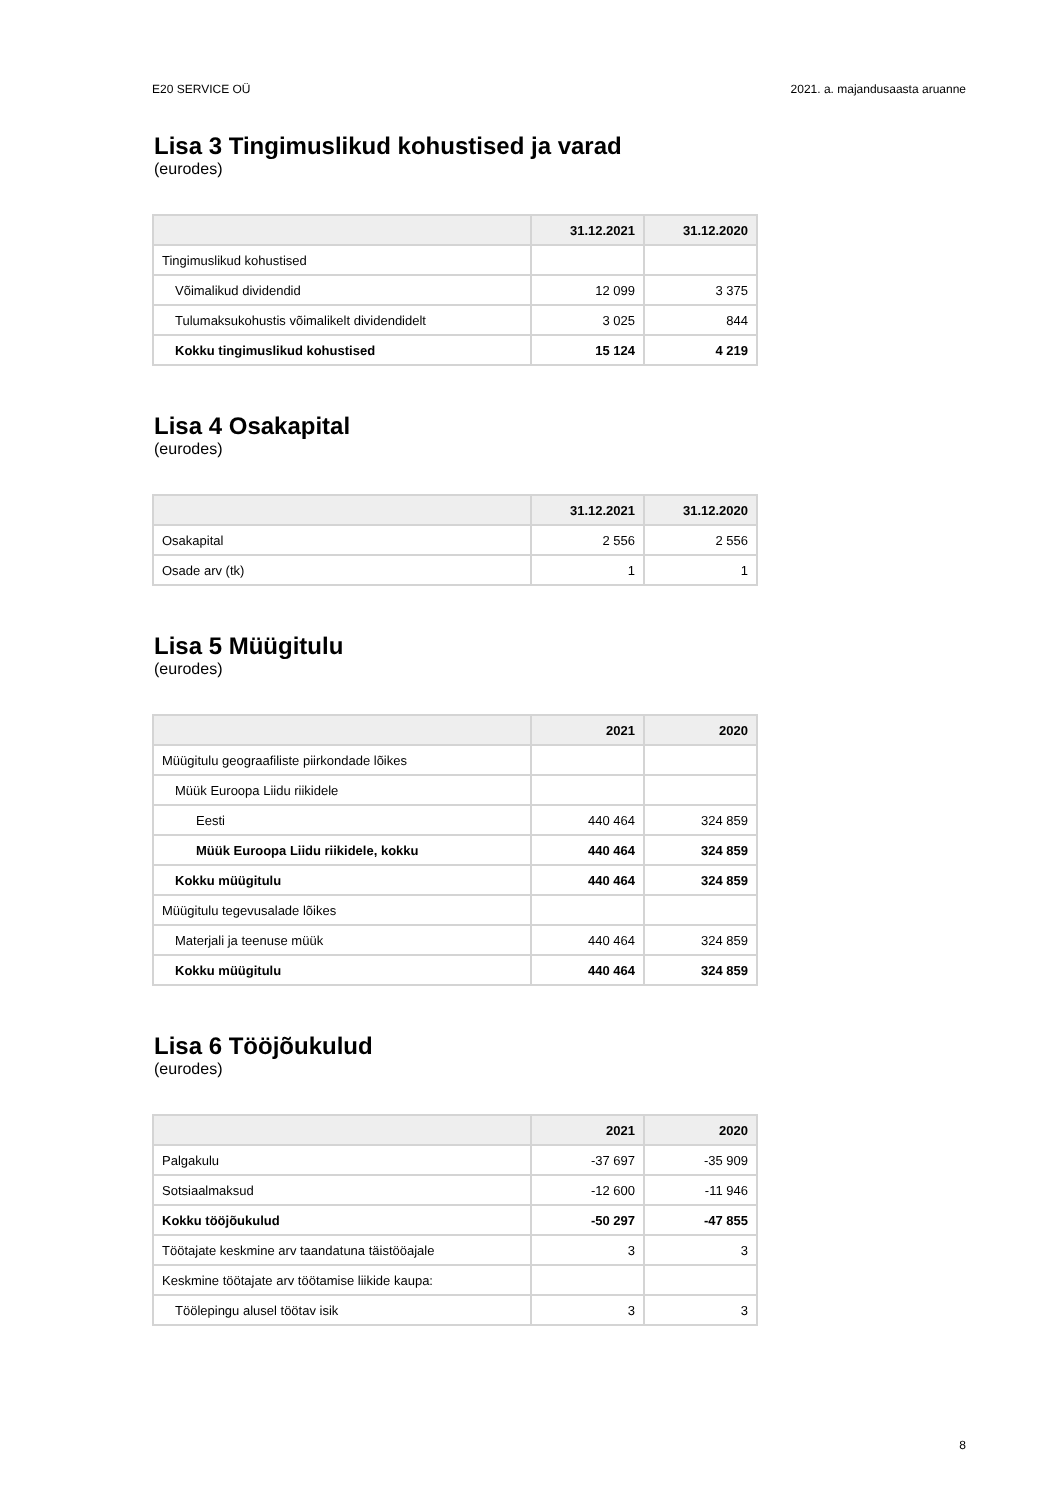E20 SERVICE OÜ 2021. a. majandusaasta aruanne
Lisa 3 Tingimuslikud kohustised ja varad
(eurodes)
| | 31.12.2021 | 31.12.2020 |
| --- | --- | --- |
| Tingimuslikud kohustised | | |
| Võimalikud dividendid | 12 099 | 3 375 |
| Tulumaksukohustis võimalikelt dividendidelt | 3 025 | 844 |
| Kokku tingimuslikud kohustised | 15 124 | 4 219 |
Lisa 4 Osakapital
(eurodes)
| | 31.12.2021 | 31.12.2020 |
| --- | --- | --- |
| Osakapital | 2 556 | 2 556 |
| Osade arv (tk) | 1 | 1 |
Lisa 5 Müügitulu
(eurodes)
| | 2021 | 2020 |
| --- | --- | --- |
| Müügitulu geograafiliste piirkondade lõikes | | |
| Müük Euroopa Liidu riikidele | | |
| Eesti | 440 464 | 324 859 |
| Müük Euroopa Liidu riikidele, kokku | 440 464 | 324 859 |
| Kokku müügitulu | 440 464 | 324 859 |
| Müügitulu tegevusalade lõikes | | |
| Materjali ja teenuse müük | 440 464 | 324 859 |
| Kokku müügitulu | 440 464 | 324 859 |
Lisa 6 Tööjõukulud
(eurodes)
| | 2021 | 2020 |
| --- | --- | --- |
| Palgakulu | -37 697 | -35 909 |
| Sotsiaalmaksud | -12 600 | -11 946 |
| Kokku tööjõukulud | -50 297 | -47 855 |
| Töötajate keskmine arv taandatuna täistööajale | 3 | 3 |
| Keskmine töötajate arv töötamise liikide kaupa: | | |
| Töölepingu alusel töötav isik | 3 | 3 |
8